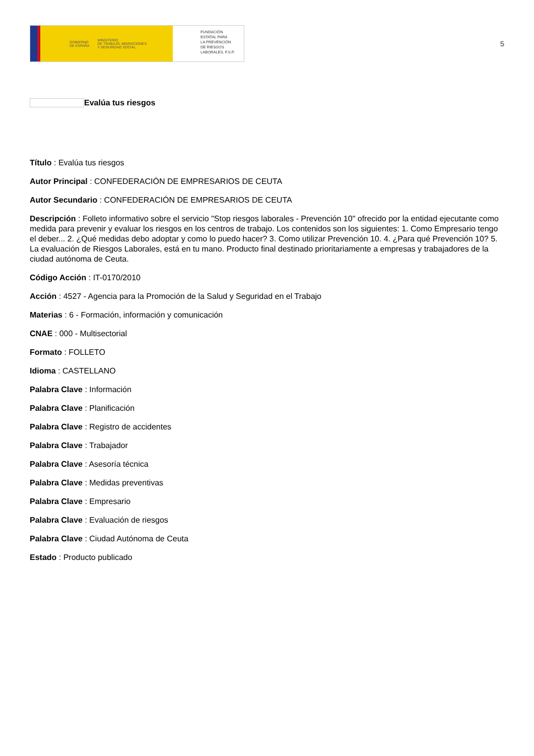GOBIERNO
DE ESPAÑA MINISTERIO
DE TRABAJO, MIGRACIONES
Y SEGURIDAD SOCIAL
FUNDACIÓN
ESTATAL PARA
LA PREVENCIÓN
DE RIESGOS
LABORALES, F.S.P.
5
Evalúa tus riesgos
Título : Evalúa tus riesgos
Autor Principal : CONFEDERACIÓN DE EMPRESARIOS DE CEUTA
Autor Secundario : CONFEDERACIÓN DE EMPRESARIOS DE CEUTA
Descripción : Folleto informativo sobre el servicio "Stop riesgos laborales - Prevención 10" ofrecido por la entidad ejecutante como medida para prevenir y evaluar los riesgos en los centros de trabajo. Los contenidos son los siguientes: 1. Como Empresario tengo el deber... 2. ¿Qué medidas debo adoptar y como lo puedo hacer? 3. Como utilizar Prevención 10. 4. ¿Para qué Prevención 10? 5. La evaluación de Riesgos Laborales, está en tu mano. Producto final destinado prioritariamente a empresas y trabajadores de la ciudad autónoma de Ceuta.
Código Acción : IT-0170/2010
Acción : 4527 - Agencia para la Promoción de la Salud y Seguridad en el Trabajo
Materias : 6 - Formación, información y comunicación
CNAE : 000 - Multisectorial
Formato : FOLLETO
Idioma : CASTELLANO
Palabra Clave : Información
Palabra Clave : Planificación
Palabra Clave : Registro de accidentes
Palabra Clave : Trabajador
Palabra Clave : Asesoría técnica
Palabra Clave : Medidas preventivas
Palabra Clave : Empresario
Palabra Clave : Evaluación de riesgos
Palabra Clave : Ciudad Autónoma de Ceuta
Estado : Producto publicado